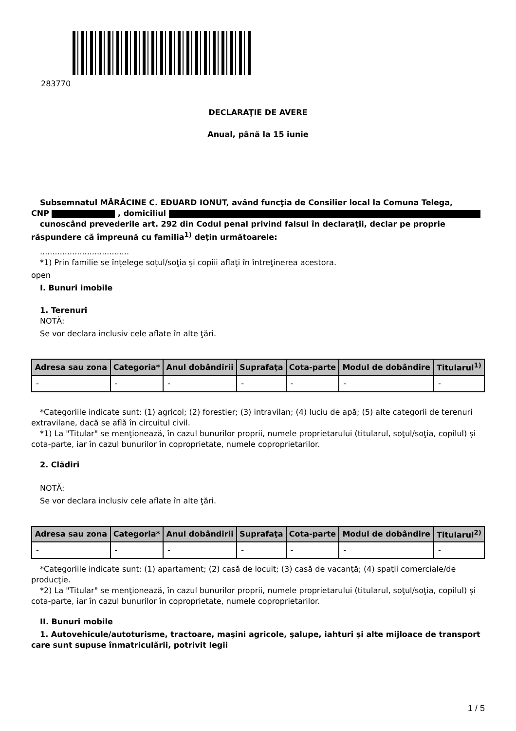283770
DECLARAŢIE DE AVERE
Anual, până la 15 iunie
Subsemnatul MĂRĂCINE C. EDUARD IONUT, având funcţia de Consilier local la Comuna Telega,
CNP , domiciliul
cunoscând prevederile art. 292 din Codul penal privind falsul în declaraţii, declar pe proprie răspundere că împreună cu familia<sup>1)</sup> deţin următoarele:
....................................
*1) Prin familie se înţelege soţul/soţia şi copiii aflaţi în întreţinerea acestora.
open
I. Bunuri imobile
1. Terenuri
NOTĂ:
Se vor declara inclusiv cele aflate în alte ţări.
| Adresa sau zona | Categoria* | Anul dobândirii | Suprafaţa | Cota-parte | Modul de dobândire | Titularul<sup>1)</sup> |
| --- | --- | --- | --- | --- | --- | --- |
| - | - | - | - | - | - | - |
*Categoriile indicate sunt: (1) agricol; (2) forestier; (3) intravilan; (4) luciu de apă; (5) alte categorii de terenuri extravilane, dacă se află în circuitul civil.
*1) La "Titular" se menţionează, în cazul bunurilor proprii, numele proprietarului (titularul, soţul/soţia, copilul) și cota-parte, iar în cazul bunurilor în coproprietate, numele coproprietarilor.
2. Clădiri
NOTĂ:
Se vor declara inclusiv cele aflate în alte ţări.
| Adresa sau zona | Categoria* | Anul dobândirii | Suprafaţa | Cota-parte | Modul de dobândire | Titularul<sup>2)</sup> |
| --- | --- | --- | --- | --- | --- | --- |
| - | - | - | - | - | - | - |
*Categoriile indicate sunt: (1) apartament; (2) casă de locuit; (3) casă de vacanţă; (4) spaţii comerciale/de producţie.
*2) La "Titular" se menţionează, în cazul bunurilor proprii, numele proprietarului (titularul, soţul/soţia, copilul) și cota-parte, iar în cazul bunurilor în coproprietate, numele coproprietarilor.
II. Bunuri mobile
1. Autovehicule/autoturisme, tractoare, maşini agricole, şalupe, iahturi şi alte mijloace de transport care sunt supuse înmatriculării, potrivit legii
1 / 5